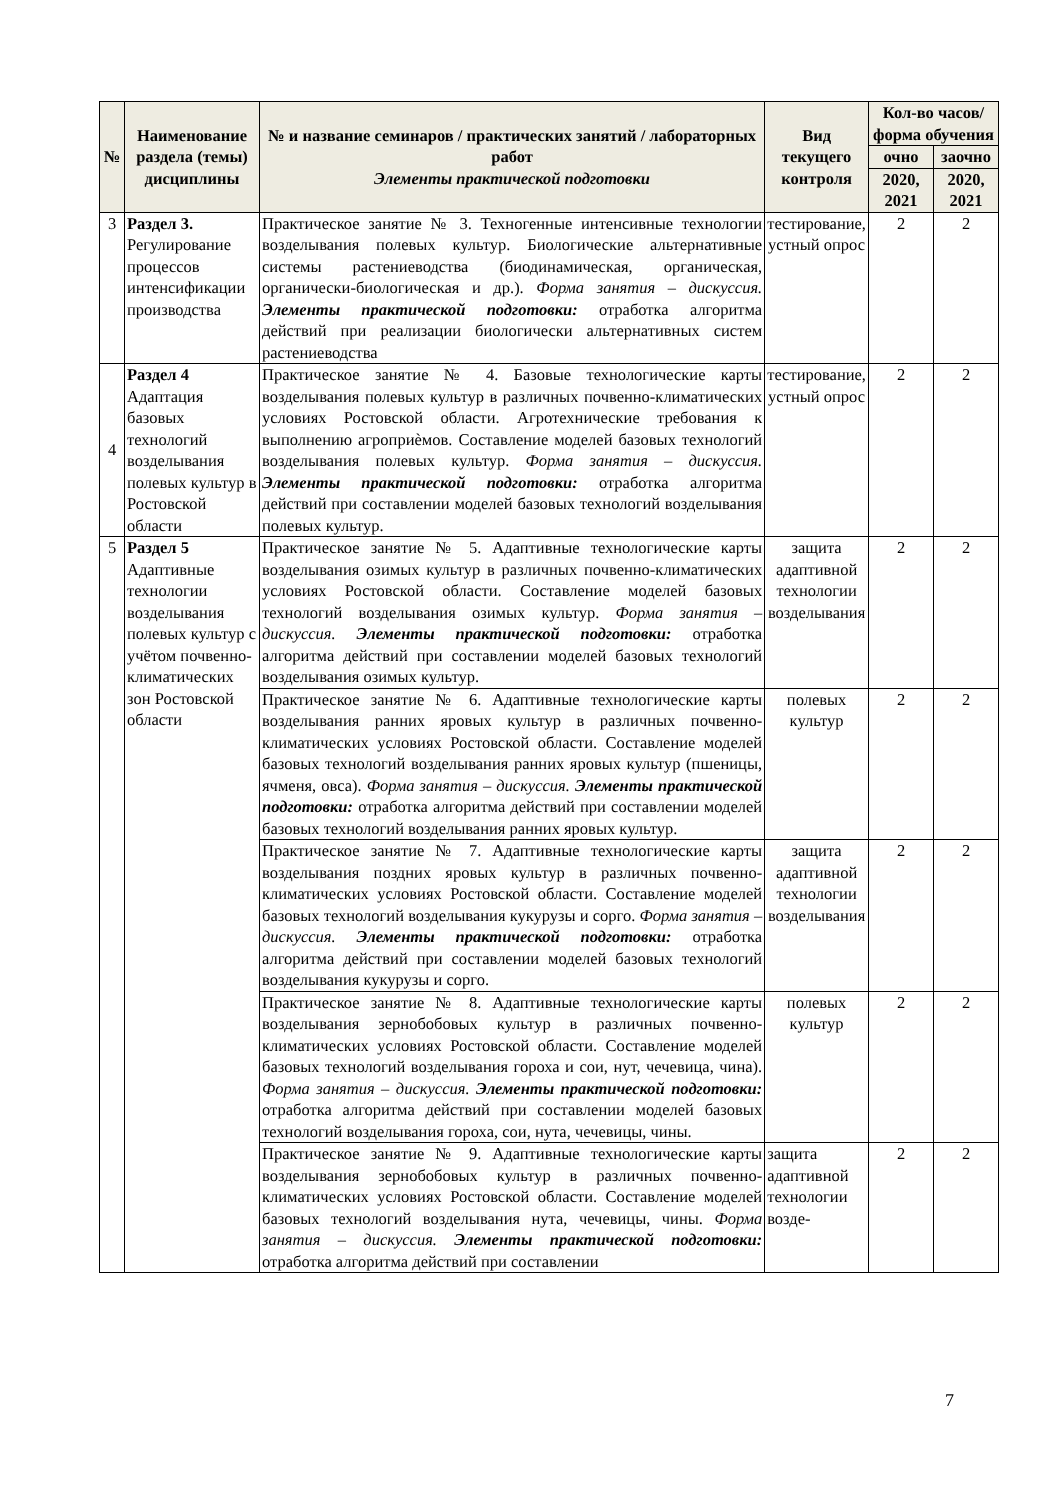| № | Наименование раздела (темы) дисциплины | № и название семинаров / практических занятий / лабораторных работ Элементы практической подготовки | Вид текущего контроля | Кол-во часов/форма обучения | |
| --- | --- | --- | --- | --- | --- |
| | | | | очно | заочно |
| | | | | 2020, 2021 | 2020, 2021 |
| 3 | Раздел 3. Регулирование процессов интенсификации производства | Практическое занятие № 3. Техногенные интенсивные технологии возделывания полевых культур. Биологические альтернативные системы растениеводства (биодинамическая, органическая, органически-биологическая и др.). Форма занятия – дискуссия. Элементы практической подготовки: отработка алгоритма действий при реализации биологически альтернативных систем растениеводства | тестирование, устный опрос | 2 | 2 |
| 4 | Раздел 4 Адаптация базовых технологий возделывания полевых культур в Ростовской области | Практическое занятие № 4. Базовые технологические карты возделывания полевых культур в различных почвенно-климатических условиях Ростовской области. Агротехнические требования к выполнению агроприѐмов. Составление моделей базовых технологий возделывания полевых культур. Форма занятия – дискуссия. Элементы практической подготовки: отработка алгоритма действий при составлении моделей базовых технологий возделывания полевых культур. | тестирование, устный опрос | 2 | 2 |
| 5 | Раздел 5 Адаптивные технологии возделывания полевых культур с учётом почвенно-климатических зон Ростовской области | Практическое занятие № 5. Адаптивные технологические карты возделывания озимых культур в различных почвенно-климатических условиях Ростовской области. Составление моделей базовых технологий возделывания озимых культур. Форма занятия – дискуссия. Элементы практической подготовки: отработка алгоритма действий при составлении моделей базовых технологий возделывания озимых культур. | защита адаптивной технологии возделывания | 2 | 2 |
| | | Практическое занятие № 6. Адаптивные технологические карты возделывания ранних яровых культур в различных почвенно-климатических условиях Ростовской области. Составление моделей базовых технологий возделывания ранних яровых культур (пшеницы, ячменя, овса). Форма занятия – дискуссия. Элементы практической подготовки: отработка алгоритма действий при составлении моделей базовых технологий возделывания ранних яровых культур. | полевых культур | 2 | 2 |
| | | Практическое занятие № 7. Адаптивные технологические карты возделывания поздних яровых культур в различных почвенно-климатических условиях Ростовской области. Составление моделей базовых технологий возделывания кукурузы и сорго. Форма занятия – дискуссия. Элементы практической подготовки: отработка алгоритма действий при составлении моделей базовых технологий возделывания кукурузы и сорго. | защита адаптивной технологии возделывания | 2 | 2 |
| | | Практическое занятие № 8. Адаптивные технологические карты возделывания зернобобовых культур в различных почвенно-климатических условиях Ростовской области. Составление моделей базовых технологий возделывания гороха и сои, нут, чечевица, чина). Форма занятия – дискуссия. Элементы практической подготовки: отработка алгоритма действий при составлении моделей базовых технологий возделывания гороха, сои, нута, чечевицы, чины. | полевых культур | 2 | 2 |
| | | Практическое занятие № 9. Адаптивные технологические карты возделывания зернобобовых культур в различных почвенно-климатических условиях Ростовской области. Составление моделей базовых технологий возделывания нута, чечевицы, чины. Форма занятия – дискуссия. Элементы практической подготовки: отработка алгоритма действий при составлении | защита адаптивной технологии возде- | 2 | 2 |
7